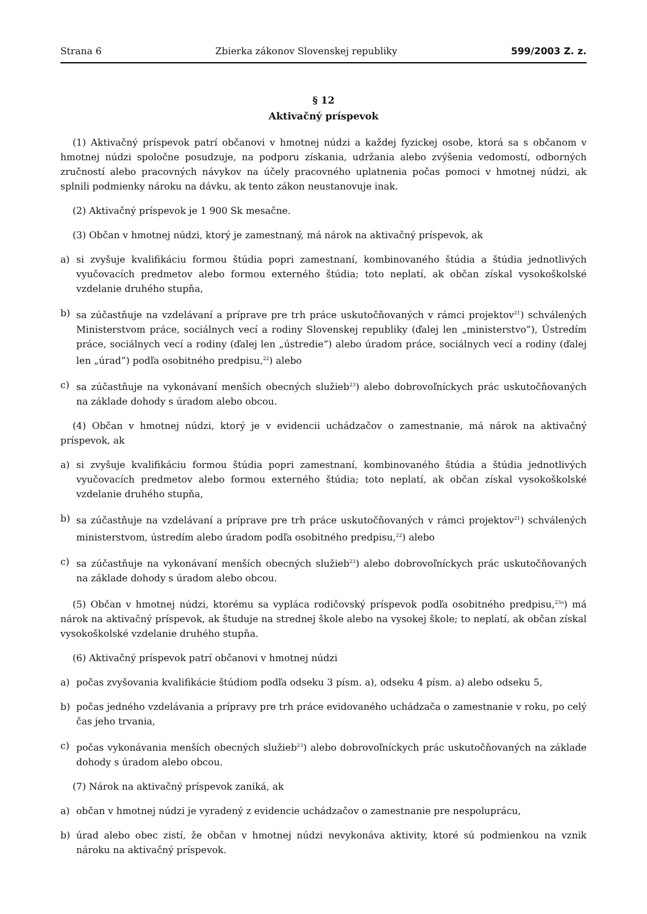Strana 6 Zbierka zákonov Slovenskej republiky 599/2003 Z. z.
§ 12
Aktivačný príspevok
(1) Aktivačný príspevok patrí občanovi v hmotnej núdzi a každej fyzickej osobe, ktorá sa s občanom v hmotnej núdzi spoločne posudzuje, na podporu získania, udržania alebo zvýšenia vedomostí, odborných zručností alebo pracovných návykov na účely pracovného uplatnenia počas pomoci v hmotnej núdzi, ak splnili podmienky nároku na dávku, ak tento zákon neustanovuje inak.
(2) Aktivačný príspevok je 1 900 Sk mesačne.
(3) Občan v hmotnej núdzi, ktorý je zamestnaný, má nárok na aktivačný príspevok, ak
a) si zvyšuje kvalifikáciu formou štúdia popri zamestnaní, kombinovaného štúdia a štúdia jednotlivých vyučovacích predmetov alebo formou externého štúdia; toto neplatí, ak občan získal vysokoškolské vzdelanie druhého stupňa,
b) sa zúčastňuje na vzdelávaní a príprave pre trh práce uskutočňovaných v rámci projektov<sup>21</sup>) schválených Ministerstvom práce, sociálnych vecí a rodiny Slovenskej republiky (ďalej len „ministerstvo”), Ústredím práce, sociálnych vecí a rodiny (ďalej len „ústredie”) alebo úradom práce, sociálnych vecí a rodiny (ďalej len „úrad”) podľa osobitného predpisu,<sup>22</sup>) alebo
c) sa zúčastňuje na vykonávaní menších obecných služieb<sup>23</sup>) alebo dobrovoľníckych prác uskutočňovaných na základe dohody s úradom alebo obcou.
(4) Občan v hmotnej núdzi, ktorý je v evidencii uchádzačov o zamestnanie, má nárok na aktivačný príspevok, ak
a) si zvyšuje kvalifikáciu formou štúdia popri zamestnaní, kombinovaného štúdia a štúdia jednotlivých vyučovacích predmetov alebo formou externého štúdia; toto neplatí, ak občan získal vysokoškolské vzdelanie druhého stupňa,
b) sa zúčastňuje na vzdelávaní a príprave pre trh práce uskutočňovaných v rámci projektov<sup>21</sup>) schválených ministerstvom, ústredím alebo úradom podľa osobitného predpisu,<sup>22</sup>) alebo
c) sa zúčastňuje na vykonávaní menších obecných služieb<sup>23</sup>) alebo dobrovoľníckych prác uskutočňovaných na základe dohody s úradom alebo obcou.
(5) Občan v hmotnej núdzi, ktorému sa vypláca rodičovský príspevok podľa osobitného predpisu,<sup>23a</sup>) má nárok na aktivačný príspevok, ak študuje na strednej škole alebo na vysokej škole; to neplatí, ak občan získal vysokoškolské vzdelanie druhého stupňa.
(6) Aktivačný príspevok patrí občanovi v hmotnej núdzi
a) počas zvyšovania kvalifikácie štúdiom podľa odseku 3 písm. a), odseku 4 písm. a) alebo odseku 5,
b) počas jedného vzdelávania a prípravy pre trh práce evidovaného uchádzača o zamestnanie v roku, po celý čas jeho trvania,
c) počas vykonávania menších obecných služieb<sup>23</sup>) alebo dobrovoľníckych prác uskutočňovaných na základe dohody s úradom alebo obcou.
(7) Nárok na aktivačný príspevok zaniká, ak
a) občan v hmotnej núdzi je vyradený z evidencie uchádzačov o zamestnanie pre nespoluprácu,
b) úrad alebo obec zistí, že občan v hmotnej núdzi nevykonáva aktivity, ktoré sú podmienkou na vznik nároku na aktivačný príspevok.